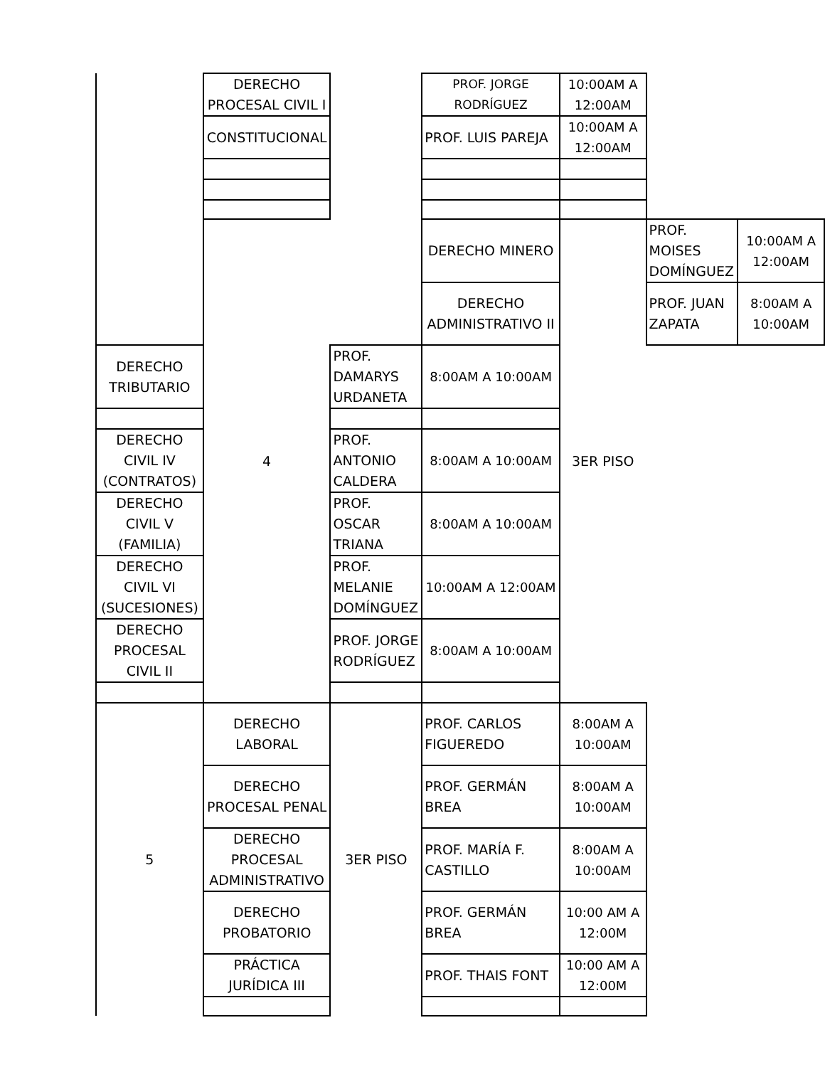| | DERECHO PROCESAL CIVIL I | | PROF. JORGE RODRÍGUEZ | 10:00AM A 12:00AM | | |
| | CONSTITUCIONAL | | PROF. LUIS PAREJA | 10:00AM A 12:00AM | | |
| | 4 | | DERECHO MINERO | 3ER PISO | PROF. MOISES DOMÍNGUEZ | 10:00AM A 12:00AM |
| | | | DERECHO ADMINISTRATIVO II | | PROF. JUAN ZAPATA | 8:00AM A 10:00AM |
| DERECHO TRIBUTARIO | | PROF. DAMARYS URDANETA | 8:00AM A 10:00AM | | | |
| DERECHO CIVIL IV (CONTRATOS) | | PROF. ANTONIO CALDERA | 8:00AM A 10:00AM | | | |
| DERECHO CIVIL V (FAMILIA) | | PROF. OSCAR TRIANA | 8:00AM A 10:00AM | | | |
| DERECHO CIVIL VI (SUCESIONES) | | PROF. MELANIE DOMÍNGUEZ | 10:00AM A 12:00AM | | | |
| DERECHO PROCESAL CIVIL II | | PROF. JORGE RODRÍGUEZ | 8:00AM A 10:00AM | | | |
| 5 | DERECHO LABORAL | 3ER PISO | PROF. CARLOS FIGUEREDO | 8:00AM A 10:00AM | | |
| | DERECHO PROCESAL PENAL | | PROF. GERMÁN BREA | 8:00AM A 10:00AM | | |
| | DERECHO PROCESAL ADMINISTRATIVO | | PROF. MARÍA F. CASTILLO | 8:00AM A 10:00AM | | |
| | DERECHO PROBATORIO | | PROF. GERMÁN BREA | 10:00 AM A 12:00M | | |
| | PRÁCTICA JURÍDICA III | | PROF. THAIS FONT | 10:00 AM A 12:00M | | |